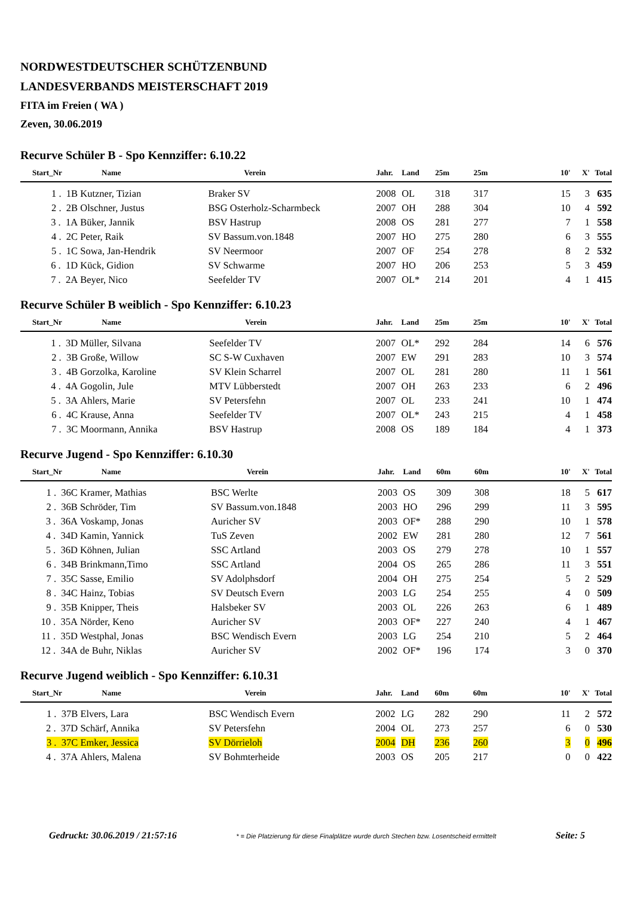NORDWESTDEUTSCHER SCHÜTZENBUND
LANDESVERBANDS MEISTERSCHAFT 2019
FITA im Freien ( WA )
Zeven, 30.06.2019
Recurve Schüler B - Spo Kennziffer: 6.10.22
| Start_Nr | Name | Verein | Jahr. | Land | 25m | 25m | 10' | X' | Total |
| --- | --- | --- | --- | --- | --- | --- | --- | --- | --- |
| 1 . 1B | Kutzner, Tizian | Braker SV | 2008 | OL | 318 | 317 | 15 | 3 | 635 |
| 2 . 2B | Olschner, Justus | BSG Osterholz-Scharmbeck | 2007 | OH | 288 | 304 | 10 | 4 | 592 |
| 3 . 1A | Büker, Jannik | BSV Hastrup | 2008 | OS | 281 | 277 | 7 | 1 | 558 |
| 4 . 2C | Peter, Raik | SV Bassum.von.1848 | 2007 | HO | 275 | 280 | 6 | 3 | 555 |
| 5 . 1C | Sowa, Jan-Hendrik | SV Neermoor | 2007 | OF | 254 | 278 | 8 | 2 | 532 |
| 6 . 1D | Kück, Gidion | SV Schwarme | 2007 | HO | 206 | 253 | 5 | 3 | 459 |
| 7 . 2A | Beyer, Nico | Seefelder TV | 2007 | OL* | 214 | 201 | 4 | 1 | 415 |
Recurve Schüler B weiblich - Spo Kennziffer: 6.10.23
| Start_Nr | Name | Verein | Jahr. | Land | 25m | 25m | 10' | X' | Total |
| --- | --- | --- | --- | --- | --- | --- | --- | --- | --- |
| 1 . 3D | Müller, Silvana | Seefelder TV | 2007 | OL* | 292 | 284 | 14 | 6 | 576 |
| 2 . 3B | Große, Willow | SC S-W Cuxhaven | 2007 | EW | 291 | 283 | 10 | 3 | 574 |
| 3 . 4B | Gorzolka, Karoline | SV Klein Scharrel | 2007 | OL | 281 | 280 | 11 | 1 | 561 |
| 4 . 4A | Gogolin, Jule | MTV Lübberstedt | 2007 | OH | 263 | 233 | 6 | 2 | 496 |
| 5 . 3A | Ahlers, Marie | SV Petersfehn | 2007 | OL | 233 | 241 | 10 | 1 | 474 |
| 6 . 4C | Krause, Anna | Seefelder TV | 2007 | OL* | 243 | 215 | 4 | 1 | 458 |
| 7 . 3C | Moormann, Annika | BSV Hastrup | 2008 | OS | 189 | 184 | 4 | 1 | 373 |
Recurve Jugend - Spo Kennziffer: 6.10.30
| Start_Nr | Name | Verein | Jahr. | Land | 60m | 60m | 10' | X' | Total |
| --- | --- | --- | --- | --- | --- | --- | --- | --- | --- |
| 1 . 36C | Kramer, Mathias | BSC Werlte | 2003 | OS | 309 | 308 | 18 | 5 | 617 |
| 2 . 36B | Schröder, Tim | SV Bassum.von.1848 | 2003 | HO | 296 | 299 | 11 | 3 | 595 |
| 3 . 36A | Voskamp, Jonas | Auricher SV | 2003 | OF* | 288 | 290 | 10 | 1 | 578 |
| 4 . 34D | Kamin, Yannick | TuS Zeven | 2002 | EW | 281 | 280 | 12 | 7 | 561 |
| 5 . 36D | Köhnen, Julian | SSC Artland | 2003 | OS | 279 | 278 | 10 | 1 | 557 |
| 6 . 34B | Brinkmann,Timo | SSC Artland | 2004 | OS | 265 | 286 | 11 | 3 | 551 |
| 7 . 35C | Sasse, Emilio | SV Adolphsdorf | 2004 | OH | 275 | 254 | 5 | 2 | 529 |
| 8 . 34C | Hainz, Tobias | SV Deutsch Evern | 2003 | LG | 254 | 255 | 4 | 0 | 509 |
| 9 . 35B | Knipper, Theis | Halsbeker SV | 2003 | OL | 226 | 263 | 6 | 1 | 489 |
| 10 . 35A | Nörder, Keno | Auricher SV | 2003 | OF* | 227 | 240 | 4 | 1 | 467 |
| 11 . 35D | Westphal, Jonas | BSC Wendisch Evern | 2003 | LG | 254 | 210 | 5 | 2 | 464 |
| 12 . 34A | de Buhr, Niklas | Auricher SV | 2002 | OF* | 196 | 174 | 3 | 0 | 370 |
Recurve Jugend weiblich - Spo Kennziffer: 6.10.31
| Start_Nr | Name | Verein | Jahr. | Land | 60m | 60m | 10' | X' | Total |
| --- | --- | --- | --- | --- | --- | --- | --- | --- | --- |
| 1 . 37B | Elvers, Lara | BSC Wendisch Evern | 2002 | LG | 282 | 290 | 11 | 2 | 572 |
| 2 . 37D | Schärf, Annika | SV Petersfehn | 2004 | OL | 273 | 257 | 6 | 0 | 530 |
| 3 . 37C | Emker, Jessica | SV Dörrieloh | 2004 | DH | 236 | 260 | 3 | 0 | 496 |
| 4 . 37A | Ahlers, Malena | SV Bohmterheide | 2003 | OS | 205 | 217 | 0 | 0 | 422 |
Gedruckt: 30.06.2019 / 21:57:16 * = Die Platzierung für diese Finalplätze wurde durch Stechen bzw. Losentscheid ermittelt Seite: 5